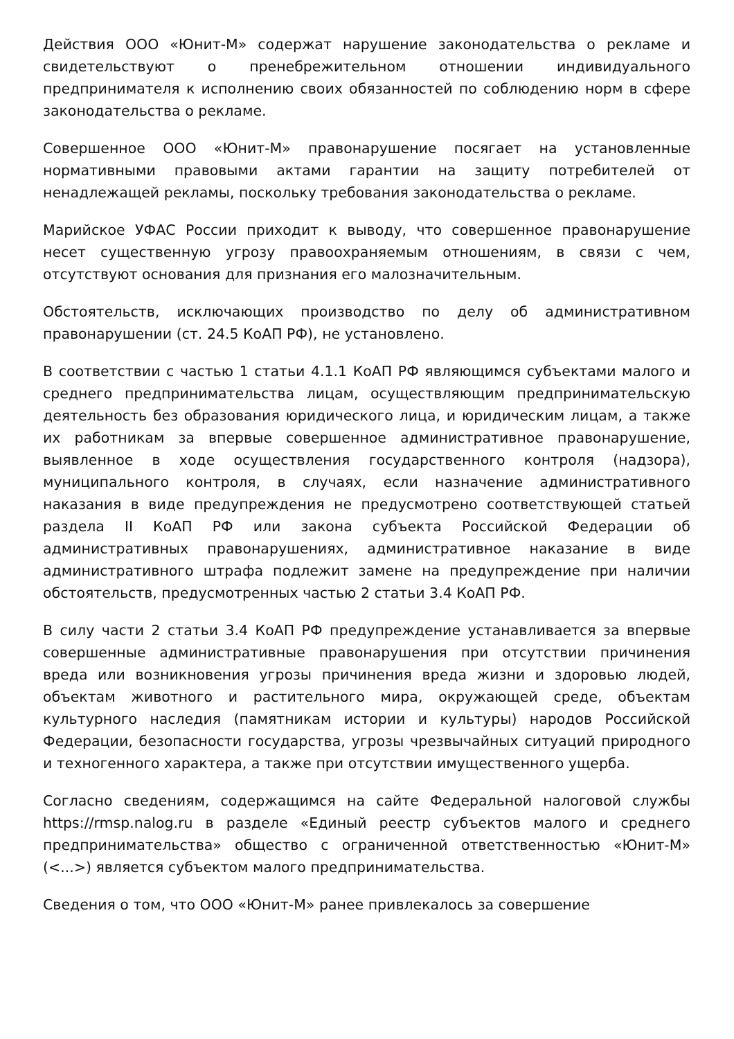Действия ООО «Юнит-М» содержат нарушение законодательства о рекламе и свидетельствуют о пренебрежительном отношении индивидуального предпринимателя к исполнению своих обязанностей по соблюдению норм в сфере законодательства о рекламе.
Совершенное ООО «Юнит-М» правонарушение посягает на установленные нормативными правовыми актами гарантии на защиту потребителей от ненадлежащей рекламы, поскольку требования законодательства о рекламе.
Марийское УФАС России приходит к выводу, что совершенное правонарушение несет существенную угрозу правоохраняемым отношениям, в связи с чем, отсутствуют основания для признания его малозначительным.
Обстоятельств, исключающих производство по делу об административном правонарушении (ст. 24.5 КоАП РФ), не установлено.
В соответствии с частью 1 статьи 4.1.1 КоАП РФ являющимся субъектами малого и среднего предпринимательства лицам, осуществляющим предпринимательскую деятельность без образования юридического лица, и юридическим лицам, а также их работникам за впервые совершенное административное правонарушение, выявленное в ходе осуществления государственного контроля (надзора), муниципального контроля, в случаях, если назначение административного наказания в виде предупреждения не предусмотрено соответствующей статьей раздела II КоАП РФ или закона субъекта Российской Федерации об административных правонарушениях, административное наказание в виде административного штрафа подлежит замене на предупреждение при наличии обстоятельств, предусмотренных частью 2 статьи 3.4 КоАП РФ.
В силу части 2 статьи 3.4 КоАП РФ предупреждение устанавливается за впервые совершенные административные правонарушения при отсутствии причинения вреда или возникновения угрозы причинения вреда жизни и здоровью людей, объектам животного и растительного мира, окружающей среде, объектам культурного наследия (памятникам истории и культуры) народов Российской Федерации, безопасности государства, угрозы чрезвычайных ситуаций природного и техногенного характера, а также при отсутствии имущественного ущерба.
Согласно сведениям, содержащимся на сайте Федеральной налоговой службы https://rmsp.nalog.ru в разделе «Единый реестр субъектов малого и среднего предпринимательства» общество с ограниченной ответственностью «Юнит-М» (<...>) является субъектом малого предпринимательства.
Сведения о том, что ООО «Юнит-М» ранее привлекалось за совершение